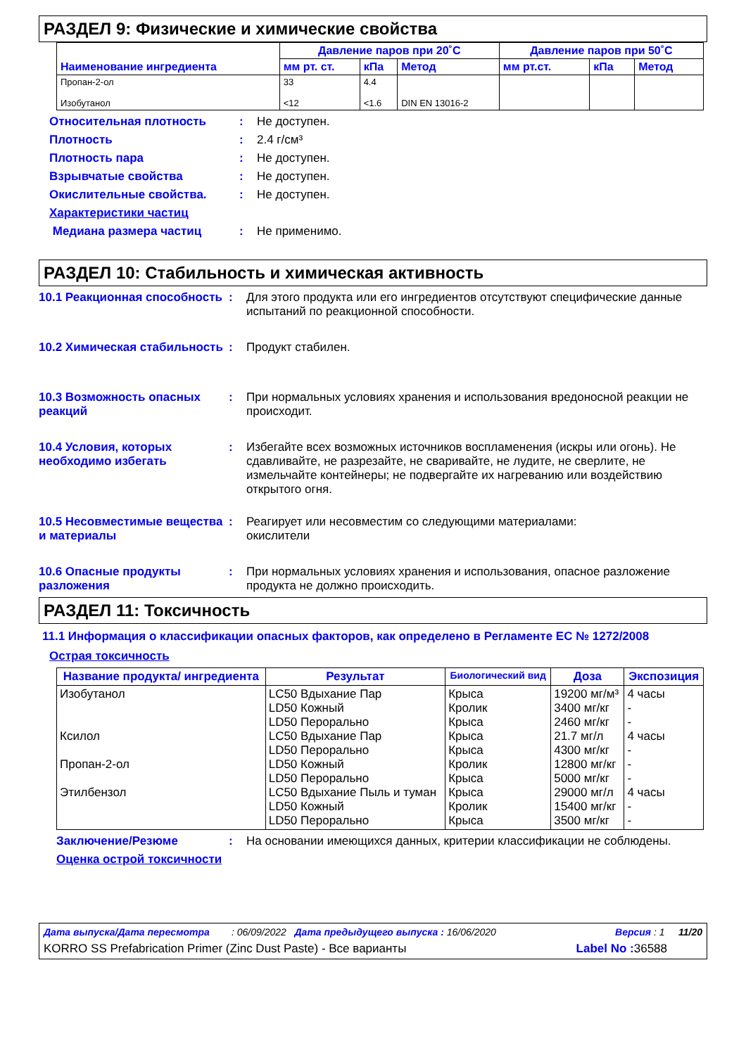РАЗДЕЛ 9: Физические и химические свойства
| Наименование ингредиента | Давление паров при 20˚C | | | Давление паров при 50˚C | | |
| --- | --- | --- | --- | --- | --- | --- |
| | мм рт. ст. | кПа | Метод | мм рт.ст. | кПа | Метод |
| Пропан-2-ол Изобутанол | 33 <12 | 4.4 <1.6 | DIN EN 13016-2 | | | |
Относительная плотность: Не доступен.
Плотность: 2.4 г/см³
Плотность пара: Не доступен.
Взрывчатые свойства: Не доступен.
Окислительные свойства.: Не доступен.
Характеристики частиц
Медиана размера частиц: Не применимо.
РАЗДЕЛ 10: Стабильность и химическая активность
10.1 Реакционная способность: Для этого продукта или его ингредиентов отсутствуют специфические данные испытаний по реакционной способности.
10.2 Химическая стабильность: Продукт стабилен.
10.3 Возможность опасных реакций: При нормальных условиях хранения и использования вредоносной реакции не происходит.
10.4 Условия, которых необходимо избегать: Избегайте всех возможных источников воспламенения (искры или огонь). Не сдавливайте, не разрезайте, не сваривайте, не лудите, не сверлите, не измельчайте контейнеры; не подвергайте их нагреванию или воздействию открытого огня.
10.5 Несовместимые вещества и материалы: Реагирует или несовместим со следующими материалами:
окислители
10.6 Опасные продукты разложения: При нормальных условиях хранения и использования, опасное разложение продукта не должно происходить.
РАЗДЕЛ 11: Токсичность
11.1 Информация о классификации опасных факторов, как определено в Регламенте ЕС № 1272/2008
Острая токсичность
| Название продукта/ ингредиента | Результат | Биологический вид | Доза | Экспозиция |
| --- | --- | --- | --- | --- |
| Изобутанол Ксилол Пропан-2-ол Этилбензол | LC50 Вдыхание Пар LD50 Кожный LD50 Перорально LC50 Вдыхание Пар LD50 Перорально LD50 Кожный LD50 Перорально LC50 Вдыхание Пыль и туман LD50 Кожный LD50 Перорально | Крыса Кролик Крыса Крыса Крыса Кролик Крыса Крыса Кролик Крыса | 19200 мг/м³ 3400 мг/кг 2460 мг/кг 21.7 мг/л 4300 мг/кг 12800 мг/кг 5000 мг/кг 29000 мг/л 15400 мг/кг 3500 мг/кг | 4 часы - - 4 часы - - - 4 часы - - |
Заключение/Резюме: На основании имеющихся данных, критерии классификации не соблюдены.
Оценка острой токсичности
Дата выпуска/Дата пересмотра : 06/09/2022 Дата предыдущего выпуска : 16/06/2020 Версия : 1 11/20
KORRO SS Prefabrication Primer (Zinc Dust Paste) - Все варианты Label No : 36588